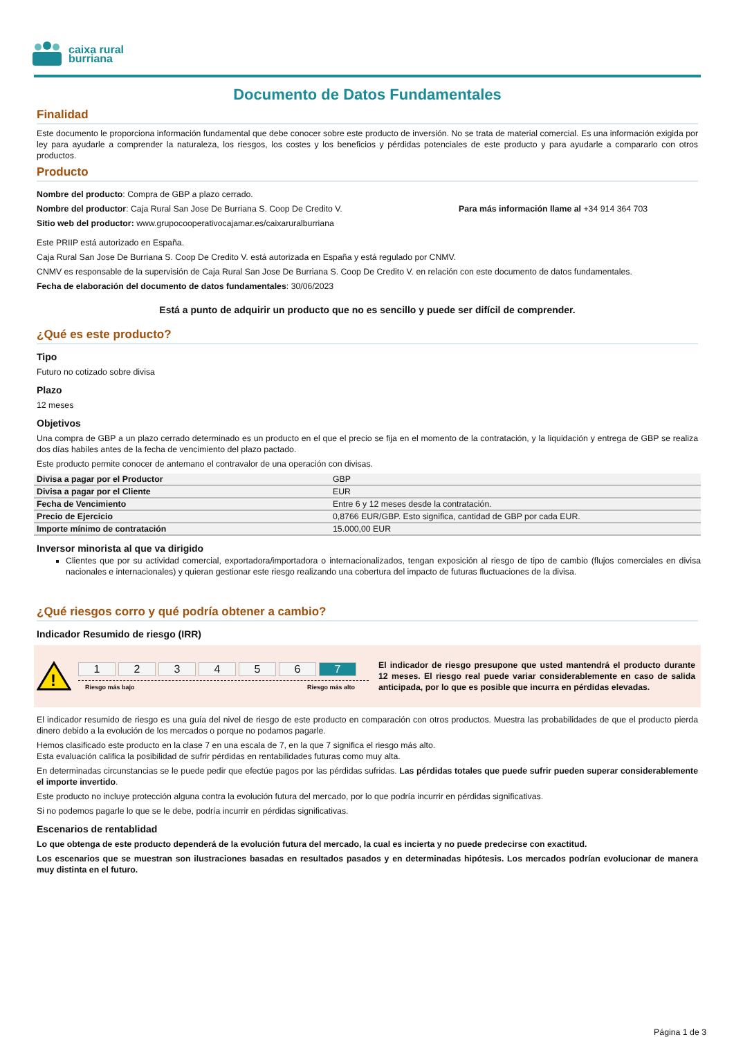caixa rural
burriana
Documento de Datos Fundamentales
Finalidad
Este documento le proporciona información fundamental que debe conocer sobre este producto de inversión. No se trata de material comercial. Es una información exigida por ley para ayudarle a comprender la naturaleza, los riesgos, los costes y los beneficios y pérdidas potenciales de este producto y para ayudarle a compararlo con otros productos.
Producto
Nombre del producto: Compra de GBP a plazo cerrado.
Nombre del productor: Caja Rural San Jose De Burriana S. Coop De Credito V. Para más información llame al +34 914 364 703
Sitio web del productor: www.grupocooperativocajamar.es/caixaruralburriana
Este PRIIP está autorizado en España.
Caja Rural San Jose De Burriana S. Coop De Credito V. está autorizada en España y está regulado por CNMV.
CNMV es responsable de la supervisión de Caja Rural San Jose De Burriana S. Coop De Credito V. en relación con este documento de datos fundamentales.
Fecha de elaboración del documento de datos fundamentales: 30/06/2023
Está a punto de adquirir un producto que no es sencillo y puede ser difícil de comprender.
¿Qué es este producto?
Tipo
Futuro no cotizado sobre divisa
Plazo
12 meses
Objetivos
Una compra de GBP a un plazo cerrado determinado es un producto en el que el precio se fija en el momento de la contratación, y la liquidación y entrega de GBP se realiza dos días habiles antes de la fecha de vencimiento del plazo pactado.
Este producto permite conocer de antemano el contravalor de una operación con divisas.
| Divisa a pagar por el Productor | GBP |
| Divisa a pagar por el Cliente | EUR |
| Fecha de Vencimiento | Entre 6 y 12 meses desde la contratación. |
| Precio de Ejercicio | 0,8766 EUR/GBP. Esto significa, cantidad de GBP por cada EUR. |
| Importe mínimo de contratación | 15.000,00 EUR |
Inversor minorista al que va dirigido
Clientes que por su actividad comercial, exportadora/importadora o internacionalizados, tengan exposición al riesgo de tipo de cambio (flujos comerciales en divisa nacionales e internacionales) y quieran gestionar este riesgo realizando una cobertura del impacto de futuras fluctuaciones de la divisa.
¿Qué riesgos corro y qué podría obtener a cambio?
Indicador Resumido de riesgo (IRR)
!
123456 7
Riesgo más bajo Riesgo más alto
El indicador de riesgo presupone que usted mantendrá el producto durante 12 meses. El riesgo real puede variar considerablemente en caso de salida anticipada, por lo que es posible que incurra en pérdidas elevadas.
El indicador resumido de riesgo es una guía del nivel de riesgo de este producto en comparación con otros productos. Muestra las probabilidades de que el producto pierda dinero debido a la evolución de los mercados o porque no podamos pagarle.
Hemos clasificado este producto en la clase 7 en una escala de 7, en la que 7 significa el riesgo más alto.
Esta evaluación califica la posibilidad de sufrir pérdidas en rentabilidades futuras como muy alta.
En determinadas circunstancias se le puede pedir que efectúe pagos por las pérdidas sufridas. Las pérdidas totales que puede sufrir pueden superar considerablemente el importe invertido.
Este producto no incluye protección alguna contra la evolución futura del mercado, por lo que podría incurrir en pérdidas significativas.
Si no podemos pagarle lo que se le debe, podría incurrir en pérdidas significativas.
Escenarios de rentablidad
Lo que obtenga de este producto dependerá de la evolución futura del mercado, la cual es incierta y no puede predecirse con exactitud.
Los escenarios que se muestran son ilustraciones basadas en resultados pasados y en determinadas hipótesis. Los mercados podrían evolucionar de manera muy distinta en el futuro.
Página 1 de 3